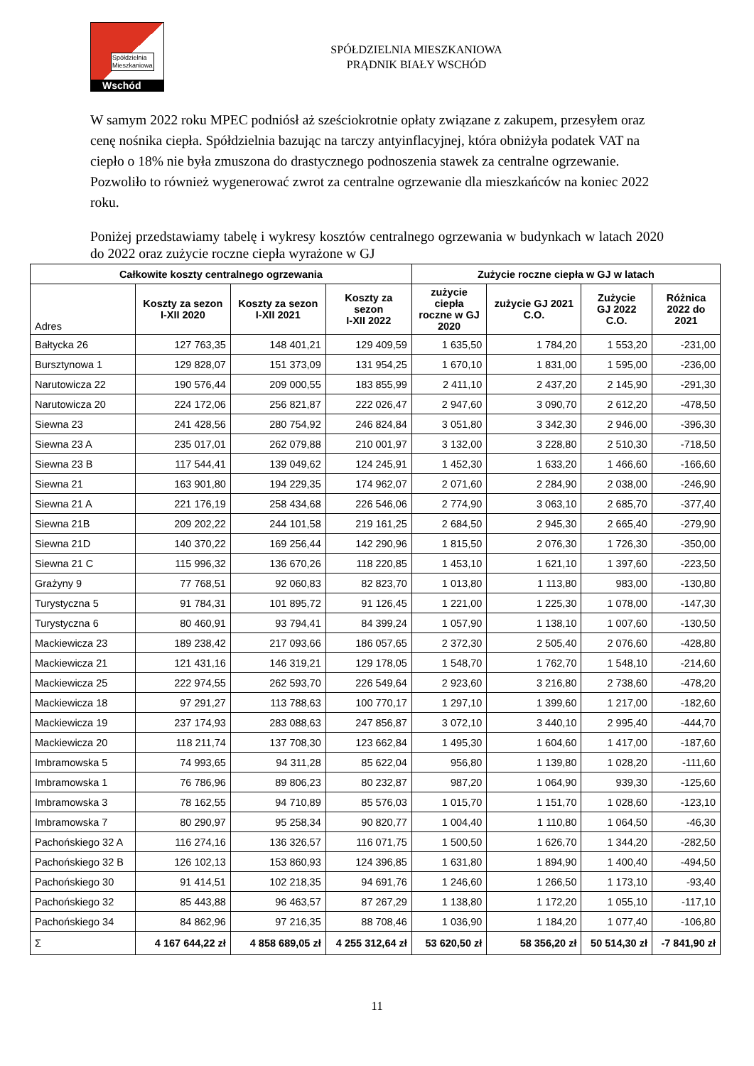Spółdzielnia
Mieszkaniowa
Wschód
SPÓŁDZIELNIA MIESZKANIOWA
PRĄDNIK BIAŁY WSCHÓD
W samym 2022 roku MPEC podniósł aż sześciokrotnie opłaty związane z zakupem, przesyłem oraz cenę nośnika ciepła. Spółdzielnia bazując na tarczy antyinflacyjnej, która obniżyła podatek VAT na ciepło o 18% nie była zmuszona do drastycznego podnoszenia stawek za centralne ogrzewanie. Pozwoliło to również wygenerować zwrot za centralne ogrzewanie dla mieszkańców na koniec 2022 roku.
Poniżej przedstawiamy tabelę i wykresy kosztów centralnego ogrzewania w budynkach w latach 2020 do 2022 oraz zużycie roczne ciepła wyrażone w GJ
| Całkowite koszty centralnego ogrzewania | | | | Zużycie roczne ciepła w GJ w latach | | | |
| --- | --- | --- | --- | --- | --- | --- | --- |
| Adres | Koszty za sezon I-XII 2020 | Koszty za sezon I-XII 2021 | Koszty za sezon I-XII 2022 | zużycie ciepła roczne w GJ 2020 | zużycie GJ 2021 C.O. | Zużycie GJ 2022 C.O. | Różnica 2022 do 2021 |
| Bałtycka 26 | 127 763,35 | 148 401,21 | 129 409,59 | 1 635,50 | 1 784,20 | 1 553,20 | -231,00 |
| Bursztynowa 1 | 129 828,07 | 151 373,09 | 131 954,25 | 1 670,10 | 1 831,00 | 1 595,00 | -236,00 |
| Narutowicza 22 | 190 576,44 | 209 000,55 | 183 855,99 | 2 411,10 | 2 437,20 | 2 145,90 | -291,30 |
| Narutowicza 20 | 224 172,06 | 256 821,87 | 222 026,47 | 2 947,60 | 3 090,70 | 2 612,20 | -478,50 |
| Siewna 23 | 241 428,56 | 280 754,92 | 246 824,84 | 3 051,80 | 3 342,30 | 2 946,00 | -396,30 |
| Siewna 23 A | 235 017,01 | 262 079,88 | 210 001,97 | 3 132,00 | 3 228,80 | 2 510,30 | -718,50 |
| Siewna 23 B | 117 544,41 | 139 049,62 | 124 245,91 | 1 452,30 | 1 633,20 | 1 466,60 | -166,60 |
| Siewna 21 | 163 901,80 | 194 229,35 | 174 962,07 | 2 071,60 | 2 284,90 | 2 038,00 | -246,90 |
| Siewna 21 A | 221 176,19 | 258 434,68 | 226 546,06 | 2 774,90 | 3 063,10 | 2 685,70 | -377,40 |
| Siewna 21B | 209 202,22 | 244 101,58 | 219 161,25 | 2 684,50 | 2 945,30 | 2 665,40 | -279,90 |
| Siewna 21D | 140 370,22 | 169 256,44 | 142 290,96 | 1 815,50 | 2 076,30 | 1 726,30 | -350,00 |
| Siewna 21 C | 115 996,32 | 136 670,26 | 118 220,85 | 1 453,10 | 1 621,10 | 1 397,60 | -223,50 |
| Grażyny 9 | 77 768,51 | 92 060,83 | 82 823,70 | 1 013,80 | 1 113,80 | 983,00 | -130,80 |
| Turystyczna 5 | 91 784,31 | 101 895,72 | 91 126,45 | 1 221,00 | 1 225,30 | 1 078,00 | -147,30 |
| Turystyczna 6 | 80 460,91 | 93 794,41 | 84 399,24 | 1 057,90 | 1 138,10 | 1 007,60 | -130,50 |
| Mackiewicza 23 | 189 238,42 | 217 093,66 | 186 057,65 | 2 372,30 | 2 505,40 | 2 076,60 | -428,80 |
| Mackiewicza 21 | 121 431,16 | 146 319,21 | 129 178,05 | 1 548,70 | 1 762,70 | 1 548,10 | -214,60 |
| Mackiewicza 25 | 222 974,55 | 262 593,70 | 226 549,64 | 2 923,60 | 3 216,80 | 2 738,60 | -478,20 |
| Mackiewicza 18 | 97 291,27 | 113 788,63 | 100 770,17 | 1 297,10 | 1 399,60 | 1 217,00 | -182,60 |
| Mackiewicza 19 | 237 174,93 | 283 088,63 | 247 856,87 | 3 072,10 | 3 440,10 | 2 995,40 | -444,70 |
| Mackiewicza 20 | 118 211,74 | 137 708,30 | 123 662,84 | 1 495,30 | 1 604,60 | 1 417,00 | -187,60 |
| Imbramowska 5 | 74 993,65 | 94 311,28 | 85 622,04 | 956,80 | 1 139,80 | 1 028,20 | -111,60 |
| Imbramowska 1 | 76 786,96 | 89 806,23 | 80 232,87 | 987,20 | 1 064,90 | 939,30 | -125,60 |
| Imbramowska 3 | 78 162,55 | 94 710,89 | 85 576,03 | 1 015,70 | 1 151,70 | 1 028,60 | -123,10 |
| Imbramowska 7 | 80 290,97 | 95 258,34 | 90 820,77 | 1 004,40 | 1 110,80 | 1 064,50 | -46,30 |
| Pachońskiego 32 A | 116 274,16 | 136 326,57 | 116 071,75 | 1 500,50 | 1 626,70 | 1 344,20 | -282,50 |
| Pachońskiego 32 B | 126 102,13 | 153 860,93 | 124 396,85 | 1 631,80 | 1 894,90 | 1 400,40 | -494,50 |
| Pachońskiego 30 | 91 414,51 | 102 218,35 | 94 691,76 | 1 246,60 | 1 266,50 | 1 173,10 | -93,40 |
| Pachońskiego 32 | 85 443,88 | 96 463,57 | 87 267,29 | 1 138,80 | 1 172,20 | 1 055,10 | -117,10 |
| Pachońskiego 34 | 84 862,96 | 97 216,35 | 88 708,46 | 1 036,90 | 1 184,20 | 1 077,40 | -106,80 |
| Σ | 4 167 644,22 zł | 4 858 689,05 zł | 4 255 312,64 zł | 53 620,50 zł | 58 356,20 zł | 50 514,30 zł | -7 841,90 zł |
11